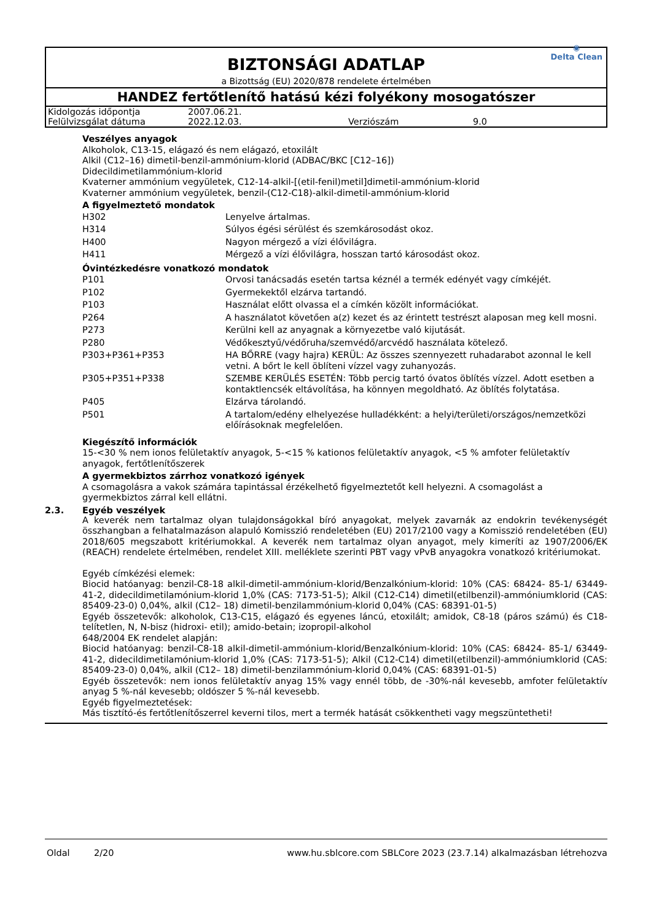BIZTONSÁGI ADATLAP
a Bizottság (EU) 2020/878 rendelete értelmében
◉
Delta Clean
HANDEZ fertőtlenítő hatású kézi folyékony mosogatószer
| Kidolgozás időpontja | 2007.06.21. | | |
| Felülvizsgálat dátuma | 2022.12.03. | Verziószám | 9.0 |
Veszélyes anyagok
Alkoholok, C13-15, elágazó és nem elágazó, etoxilált
Alkil (C12–16) dimetil-benzil-ammónium-klorid (ADBAC/BKC [C12–16])
Didecildimetilammónium-klorid
Kvaterner ammónium vegyületek, C12-14-alkil-[(etil-fenil)metil]dimetil-ammónium-klorid
Kvaterner ammónium vegyületek, benzil-(C12-C18)-alkil-dimetil-ammónium-klorid
A figyelmeztető mondatok
| H302 | Lenyelve ártalmas. |
| H314 | Súlyos égési sérülést és szemkárosodást okoz. |
| H400 | Nagyon mérgező a vízi élővilágra. |
| H411 | Mérgező a vízi élővilágra, hosszan tartó károsodást okoz. |
Óvintézkedésre vonatkozó mondatok
| P101 | Orvosi tanácsadás esetén tartsa kéznél a termék edényét vagy címkéjét. |
| P102 | Gyermekektől elzárva tartandó. |
| P103 | Használat előtt olvassa el a címkén közölt információkat. |
| P264 | A használatot követően a(z) kezet és az érintett testrészt alaposan meg kell mosni. |
| P273 | Kerülni kell az anyagnak a környezetbe való kijutását. |
| P280 | Védőkesztyű/védőruha/szemvédő/arcvédő használata kötelező. |
| P303+P361+P353 | HA BŐRRE (vagy hajra) KERÜL: Az összes szennyezett ruhadarabot azonnal le kell vetni. A bőrt le kell öblíteni vízzel vagy zuhanyozás. |
| P305+P351+P338 | SZEMBE KERÜLÉS ESETÉN: Több percig tartó óvatos öblítés vízzel. Adott esetben a kontaktlencsék eltávolítása, ha könnyen megoldható. Az öblítés folytatása. |
| P405 | Elzárva tárolandó. |
| P501 | A tartalom/edény elhelyezése hulladékként: a helyi/területi/országos/nemzetközi előírásoknak megfelelően. |
Kiegészítő információk
15-<30 % nem ionos felületaktív anyagok, 5-<15 % kationos felületaktív anyagok, <5 % amfoter felületaktív anyagok, fertőtlenítőszerek
A gyermekbiztos zárrhoz vonatkozó igények
A csomagolásra a vakok számára tapintással érzékelhető figyelmeztetőt kell helyezni. A csomagolást a gyermekbiztos zárral kell ellátni.
2.3. Egyéb veszélyek
A keverék nem tartalmaz olyan tulajdonságokkal bíró anyagokat, melyek zavarnák az endokrin tevékenységét összhangban a felhatalmazáson alapuló Komisszió rendeletében (EU) 2017/2100 vagy a Komisszió rendeletében (EU) 2018/605 megszabott kritériumokkal. A keverék nem tartalmaz olyan anyagot, mely kimeríti az 1907/2006/EK (REACH) rendelete értelmében, rendelet XIII. melléklete szerinti PBT vagy vPvB anyagokra vonatkozó kritériumokat.
Egyéb címkézési elemek:
Biocid hatóanyag: benzil-C8-18 alkil-dimetil-ammónium-klorid/Benzalkónium-klorid: 10% (CAS: 68424- 85-1/ 63449-41-2, didecildimetilamónium-klorid 1,0% (CAS: 7173-51-5); Alkil (C12-C14) dimetil(etilbenzil)-ammóniumklorid (CAS: 85409-23-0) 0,04%, alkil (C12– 18) dimetil-benzilammónium-klorid 0,04% (CAS: 68391-01-5)
Egyéb összetevők: alkoholok, C13-C15, elágazó és egyenes láncú, etoxilált; amidok, C8-18 (páros számú) és C18-telítetlen, N, N-bisz (hidroxi- etil); amido-betain; izopropil-alkohol
648/2004 EK rendelet alapján:
Biocid hatóanyag: benzil-C8-18 alkil-dimetil-ammónium-klorid/Benzalkónium-klorid: 10% (CAS: 68424- 85-1/ 63449-41-2, didecildimetilamónium-klorid 1,0% (CAS: 7173-51-5); Alkil (C12-C14) dimetil(etilbenzil)-ammóniumklorid (CAS: 85409-23-0) 0,04%, alkil (C12– 18) dimetil-benzilammónium-klorid 0,04% (CAS: 68391-01-5)
Egyéb összetevők: nem ionos felületaktív anyag 15% vagy ennél több, de -30%-nál kevesebb, amfoter felületaktív anyag 5 %-nál kevesebb; oldószer 5 %-nál kevesebb.
Egyéb figyelmeztetések:
Más tisztító-és fertőtlenítőszerrel keverni tilos, mert a termék hatását csökkentheti vagy megszüntetheti!
Oldal 2/20 www.hu.sblcore.com SBLCore 2023 (23.7.14) alkalmazásban létrehozva